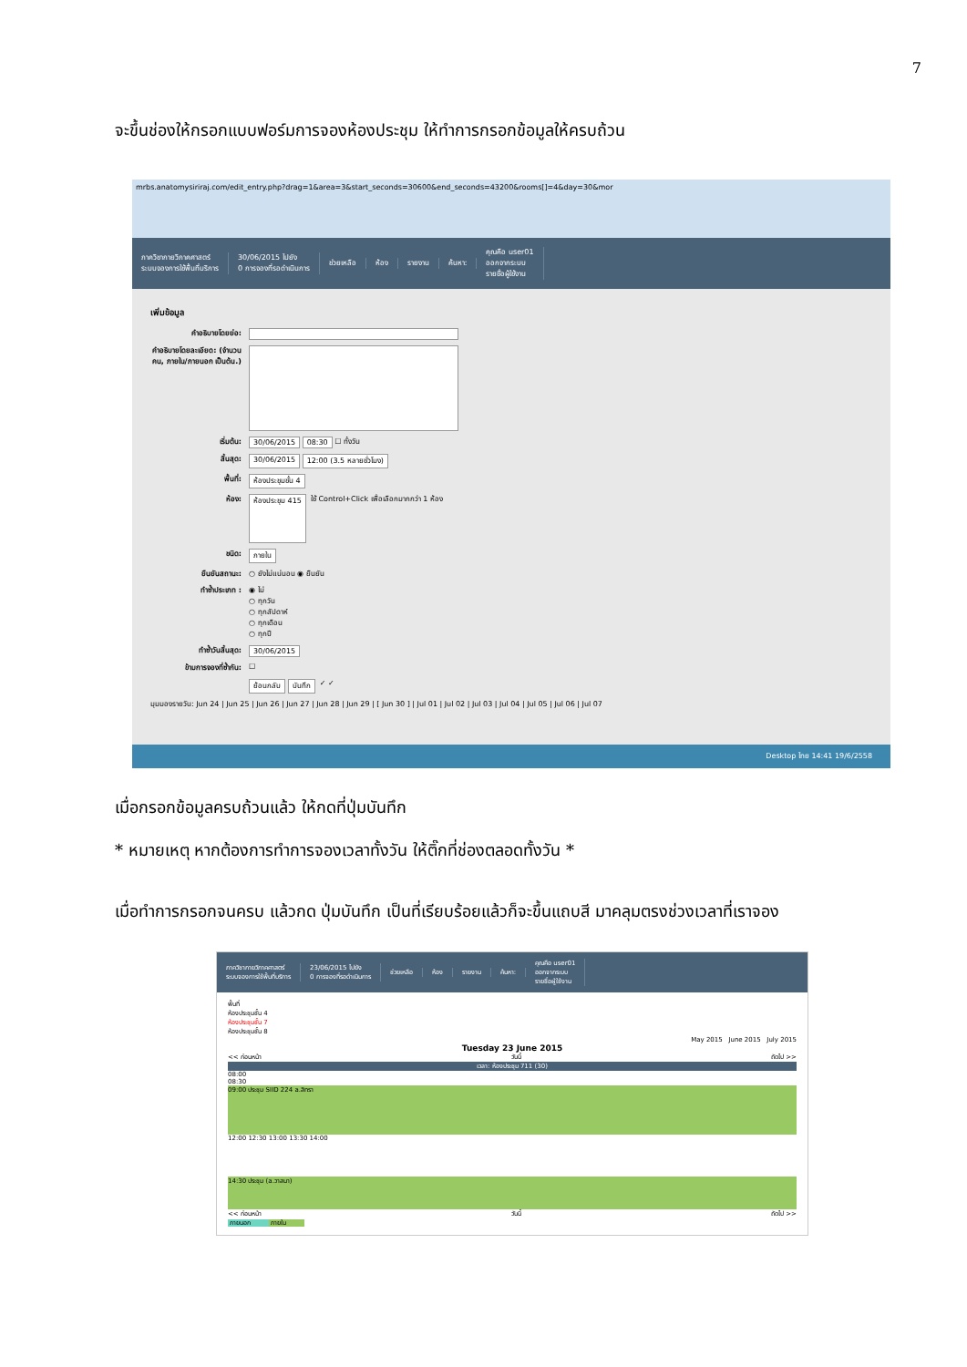7
จะขึ้นช่องให้กรอกแบบฟอร์มการจองห้องประชุม ให้ทำการกรอกข้อมูลให้ครบถ้วน
mrbs.anatomysiriraj.com/edit_entry.php?drag=1&area=3&start_seconds=30600&end_seconds=43200&rooms[]=4&day=30&mor
ภาควิชากายวิภาคศาสตร์
ระบบจองการใช้พื้นที่บริการ
30/06/2015 ไปยัง
0 การจองที่รอดำเนินการ
ช่วยเหลือ ห้อง รายงาน ค้นหา:
คุณคือ user01
ออกจากระบบ
รายชื่อผู้ใช้งาน
เพิ่มข้อมูล
คำอธิบายโดยย่อ:
คำอธิบายโดยละเอียด: (จำนวนคน, ภายใน/ภายนอก เป็นต้น.)
เริ่มต้น: 30/06/2015 08:30 ☐ ทั้งวัน
สิ้นสุด: 30/06/2015 12:00 (3.5 หลายชั่วโมง)
พื้นที่: ห้องประชุมชั้น 4
ห้อง: ห้องประชุม 415 ใช้ Control+Click เพื่อเลือกมากกว่า 1 ห้อง
ชนิด: ภายใน
ยืนยันสถานะ: ○ ยังไม่แน่นอน ◉ ยืนยัน
ทำซ้ำประเภท : ◉ ไม่
○ ทุกวัน
○ ทุกสัปดาห์
○ ทุกเดือน
○ ทุกปี
ทำซ้ำวันสิ้นสุด: 30/06/2015
ข้ามการจองที่ซ้ำกัน: ☐
ย้อนกลับ บันทึก ✓ ✓
มุมมองรายวัน: Jun 24 | Jun 25 | Jun 26 | Jun 27 | Jun 28 | Jun 29 | [ Jun 30 ] | Jul 01 | Jul 02 | Jul 03 | Jul 04 | Jul 05 | Jul 06 | Jul 07
Desktop ไทย 14:41 19/6/2558
เมื่อกรอกข้อมูลครบถ้วนแล้ว ให้กดที่ปุ่มบันทึก
* หมายเหตุ หากต้องการทำการจองเวลาทั้งวัน ให้ติ๊กที่ช่องตลอดทั้งวัน *
เมื่อทำการกรอกจนครบ แล้วกด ปุ่มบันทึก เป็นที่เรียบร้อยแล้วก็จะขึ้นแถบสี มาคลุมตรงช่วงเวลาที่เราจอง
ภาควิชากายวิภาคศาสตร์
ระบบจองการใช้พื้นที่บริการ
23/06/2015 ไปยัง
0 การจองที่รอดำเนินการ
ช่วยเหลือ ห้อง รายงาน ค้นหา:
คุณคือ user01
ออกจากระบบ
รายชื่อผู้ใช้งาน
พื้นที่
ห้องประชุมชั้น 4
ห้องประชุมชั้น 7
ห้องประชุมชั้น 8
May 2015 June 2015 July 2015
Tuesday 23 June 2015
<< ก่อนหน้า วันนี้ ถัดไป >>
เวลา: ห้องประชุม 711 (30)
08:00
08:30
09:00 ประชุม SIID 224 a.สิทรา
12:00 12:30 13:00 13:30 14:00
14:30 ประชุม (a.วาสนา)
<< ก่อนหน้า วันนี้ ถัดไป >>
ภายนอก ภายใน